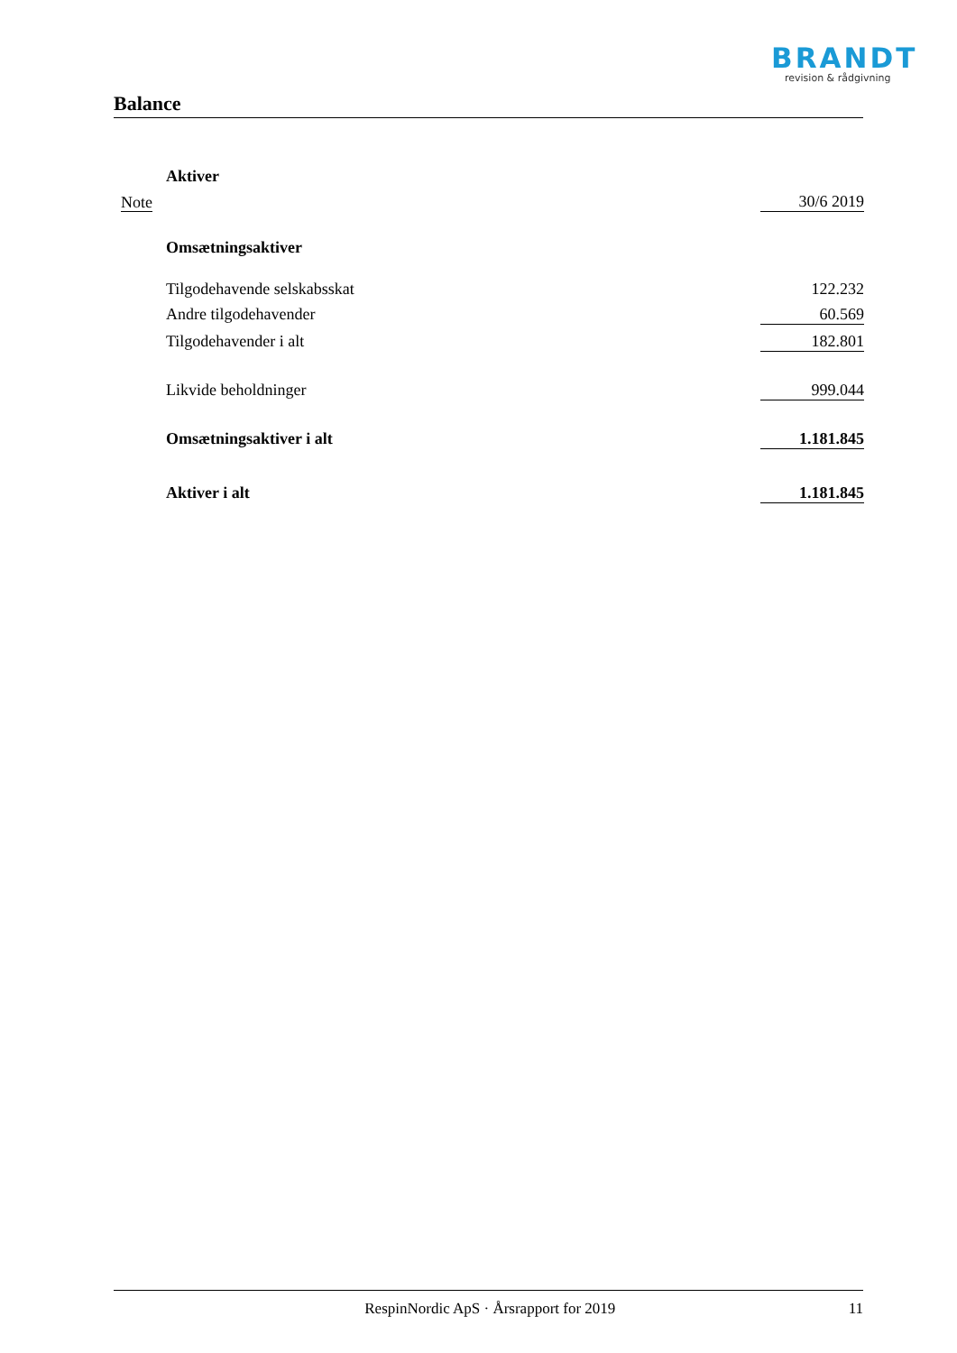BRANDT
revision & rådgivning
Balance
| | Aktiver | |
| Note | | 30/6 2019 |
| | Omsætningsaktiver | |
| | Tilgodehavende selskabsskat | 122.232 |
| | Andre tilgodehavender | 60.569 |
| | Tilgodehavender i alt | 182.801 |
| | Likvide beholdninger | 999.044 |
| | Omsætningsaktiver i alt | 1.181.845 |
| | Aktiver i alt | 1.181.845 |
RespinNordic ApS · Årsrapport for 2019 11